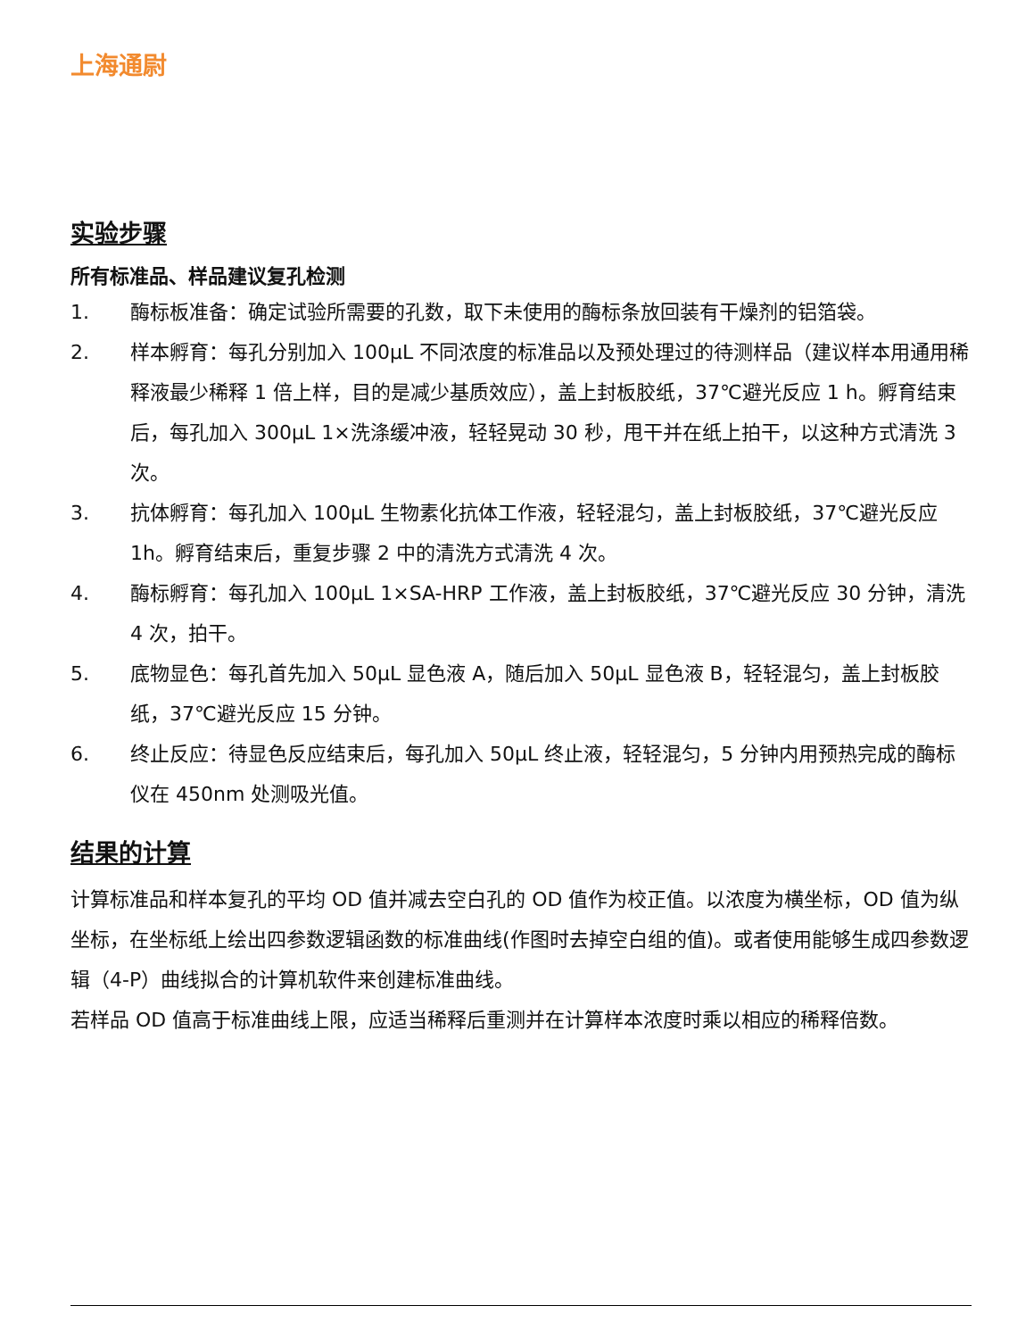上海通尉
实验步骤
所有标准品、样品建议复孔检测
1. 酶标板准备：确定试验所需要的孔数，取下未使用的酶标条放回装有干燥剂的铝箔袋。
2. 样本孵育：每孔分别加入 100μL 不同浓度的标准品以及预处理过的待测样品（建议样本用通用稀释液最少稀释 1 倍上样，目的是减少基质效应），盖上封板胶纸，37℃避光反应 1 h。孵育结束后，每孔加入 300μL 1×洗涤缓冲液，轻轻晃动 30 秒，甩干并在纸上拍干，以这种方式清洗 3 次。
3. 抗体孵育：每孔加入 100μL 生物素化抗体工作液，轻轻混匀，盖上封板胶纸，37℃避光反应 1h。孵育结束后，重复步骤 2 中的清洗方式清洗 4 次。
4. 酶标孵育：每孔加入 100μL 1×SA-HRP 工作液，盖上封板胶纸，37℃避光反应 30 分钟，清洗 4 次，拍干。
5. 底物显色：每孔首先加入 50μL 显色液 A，随后加入 50μL 显色液 B，轻轻混匀，盖上封板胶纸，37℃避光反应 15 分钟。
6. 终止反应：待显色反应结束后，每孔加入 50μL 终止液，轻轻混匀，5 分钟内用预热完成的酶标仪在 450nm 处测吸光值。
结果的计算
计算标准品和样本复孔的平均 OD 值并减去空白孔的 OD 值作为校正值。以浓度为横坐标，OD 值为纵坐标，在坐标纸上绘出四参数逻辑函数的标准曲线(作图时去掉空白组的值)。或者使用能够生成四参数逻辑（4-P）曲线拟合的计算机软件来创建标准曲线。
若样品 OD 值高于标准曲线上限，应适当稀释后重测并在计算样本浓度时乘以相应的稀释倍数。